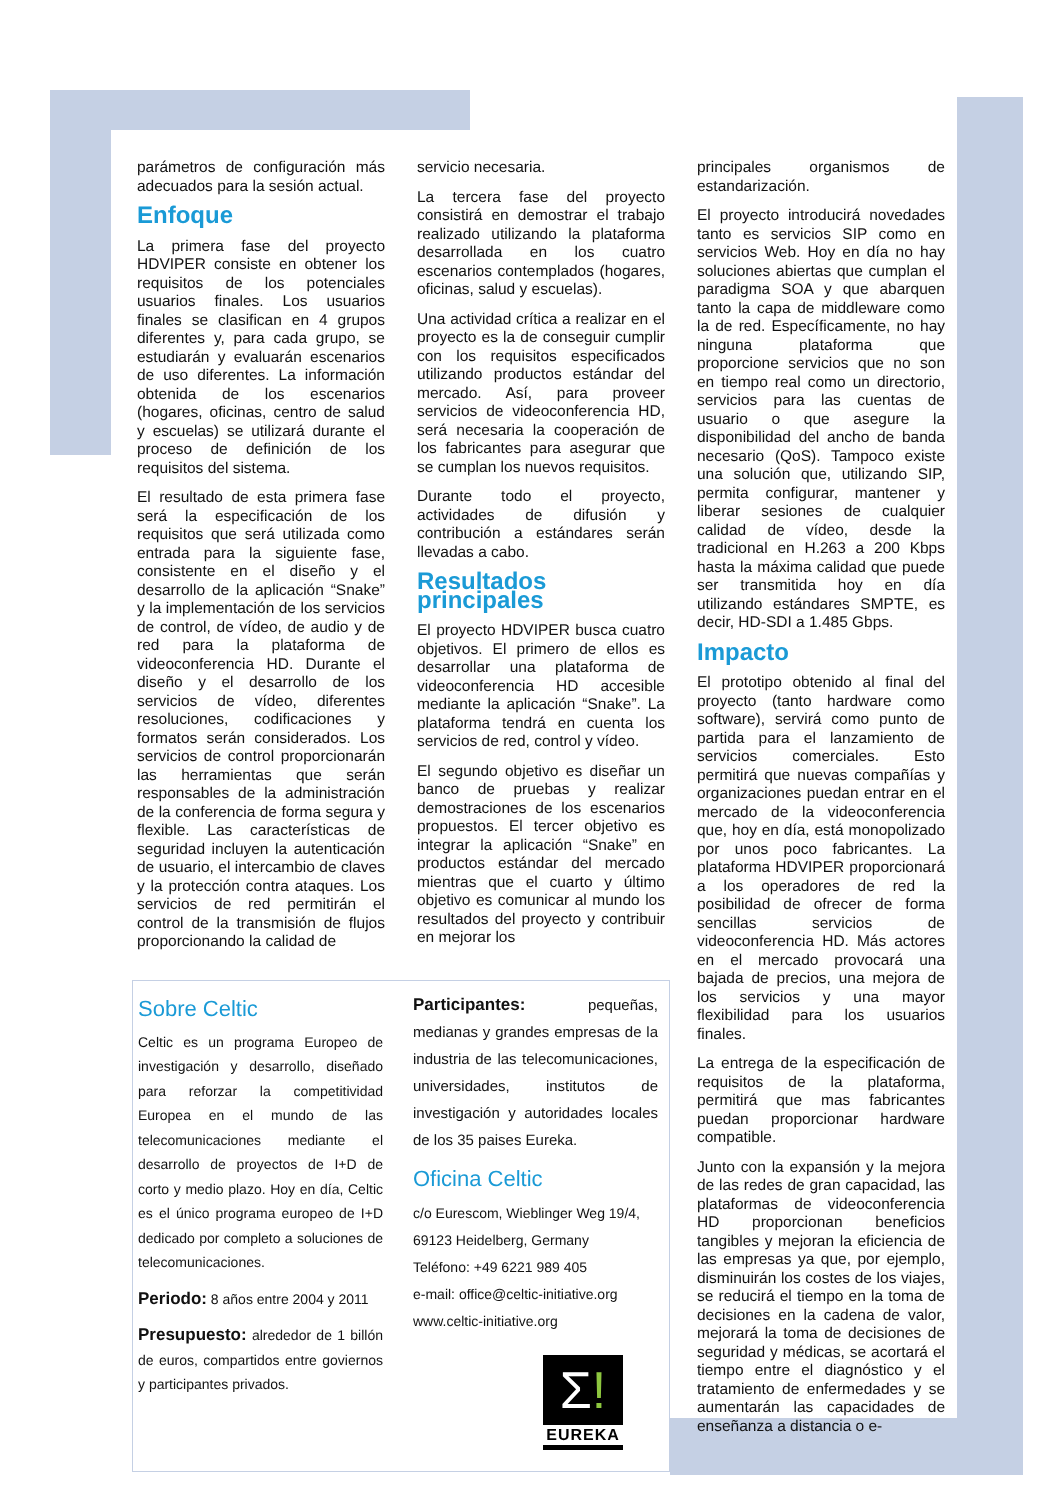parámetros de configuración más adecuados para la sesión actual.
Enfoque
La primera fase del proyecto HDVIPER consiste en obtener los requisitos de los potenciales usuarios finales. Los usuarios finales se clasifican en 4 grupos diferentes y, para cada grupo, se estudiarán y evaluarán escenarios de uso diferentes. La información obtenida de los escenarios (hogares, oficinas, centro de salud y escuelas) se utilizará durante el proceso de definición de los requisitos del sistema.
El resultado de esta primera fase será la especificación de los requisitos que será utilizada como entrada para la siguiente fase, consistente en el diseño y el desarrollo de la aplicación “Snake” y la implementación de los servicios de control, de vídeo, de audio y de red para la plataforma de videoconferencia HD. Durante el diseño y el desarrollo de los servicios de vídeo, diferentes resoluciones, codificaciones y formatos serán considerados. Los servicios de control proporcionarán las herramientas que serán responsables de la administración de la conferencia de forma segura y flexible. Las características de seguridad incluyen la autenticación de usuario, el intercambio de claves y la protección contra ataques. Los servicios de red permitirán el control de la transmisión de flujos proporcionando la calidad de
servicio necesaria.
La tercera fase del proyecto consistirá en demostrar el trabajo realizado utilizando la plataforma desarrollada en los cuatro escenarios contemplados (hogares, oficinas, salud y escuelas).
Una actividad crítica a realizar en el proyecto es la de conseguir cumplir con los requisitos especificados utilizando productos estándar del mercado. Así, para proveer servicios de videoconferencia HD, será necesaria la cooperación de los fabricantes para asegurar que se cumplan los nuevos requisitos.
Durante todo el proyecto, actividades de difusión y contribución a estándares serán llevadas a cabo.
Resultados principales
El proyecto HDVIPER busca cuatro objetivos. El primero de ellos es desarrollar una plataforma de videoconferencia HD accesible mediante la aplicación “Snake”. La plataforma tendrá en cuenta los servicios de red, control y vídeo.
El segundo objetivo es diseñar un banco de pruebas y realizar demostraciones de los escenarios propuestos. El tercer objetivo es integrar la aplicación “Snake” en productos estándar del mercado mientras que el cuarto y último objetivo es comunicar al mundo los resultados del proyecto y contribuir en mejorar los
principales organismos de estandarización.
El proyecto introducirá novedades tanto es servicios SIP como en servicios Web. Hoy en día no hay soluciones abiertas que cumplan el paradigma SOA y que abarquen tanto la capa de middleware como la de red. Específicamente, no hay ninguna plataforma que proporcione servicios que no son en tiempo real como un directorio, servicios para las cuentas de usuario o que asegure la disponibilidad del ancho de banda necesario (QoS). Tampoco existe una solución que, utilizando SIP, permita configurar, mantener y liberar sesiones de cualquier calidad de vídeo, desde la tradicional en H.263 a 200 Kbps hasta la máxima calidad que puede ser transmitida hoy en día utilizando estándares SMPTE, es decir, HD-SDI a 1.485 Gbps.
Impacto
El prototipo obtenido al final del proyecto (tanto hardware como software), servirá como punto de partida para el lanzamiento de servicios comerciales. Esto permitirá que nuevas compañías y organizaciones puedan entrar en el mercado de la videoconferencia que, hoy en día, está monopolizado por unos poco fabricantes. La plataforma HDVIPER proporcionará a los operadores de red la posibilidad de ofrecer de forma sencillas servicios de videoconferencia HD. Más actores en el mercado provocará una bajada de precios, una mejora de los servicios y una mayor flexibilidad para los usuarios finales.
La entrega de la especificación de requisitos de la plataforma, permitirá que mas fabricantes puedan proporcionar hardware compatible.
Junto con la expansión y la mejora de las redes de gran capacidad, las plataformas de videoconferencia HD proporcionan beneficios tangibles y mejoran la eficiencia de las empresas ya que, por ejemplo, disminuirán los costes de los viajes, se reducirá el tiempo en la toma de decisiones en la cadena de valor, mejorará la toma de decisiones de seguridad y médicas, se acortará el tiempo entre el diagnóstico y el tratamiento de enfermedades y se aumentarán las capacidades de enseñanza a distancia o e-
Sobre Celtic
Celtic es un programa Europeo de investigación y desarrollo, diseñado para reforzar la competitividad Europea en el mundo de las telecomunicaciones mediante el desarrollo de proyectos de I+D de corto y medio plazo. Hoy en día, Celtic es el único programa europeo de I+D dedicado por completo a soluciones de telecomunicaciones.
Periodo: 8 años entre 2004 y 2011
Presupuesto: alrededor de 1 billón de euros, compartidos entre goviernos y participantes privados.
Participantes: pequeñas, medianas y grandes empresas de la industria de las telecomunicaciones, universidades, institutos de investigación y autoridades locales de los 35 paises Eureka.
Oficina Celtic
c/o Eurescom, Wieblinger Weg 19/4,
69123 Heidelberg, Germany
Teléfono: +49 6221 989 405
e-mail: office@celtic-initiative.org
www.celtic-initiative.org
Σ!
EUREKA